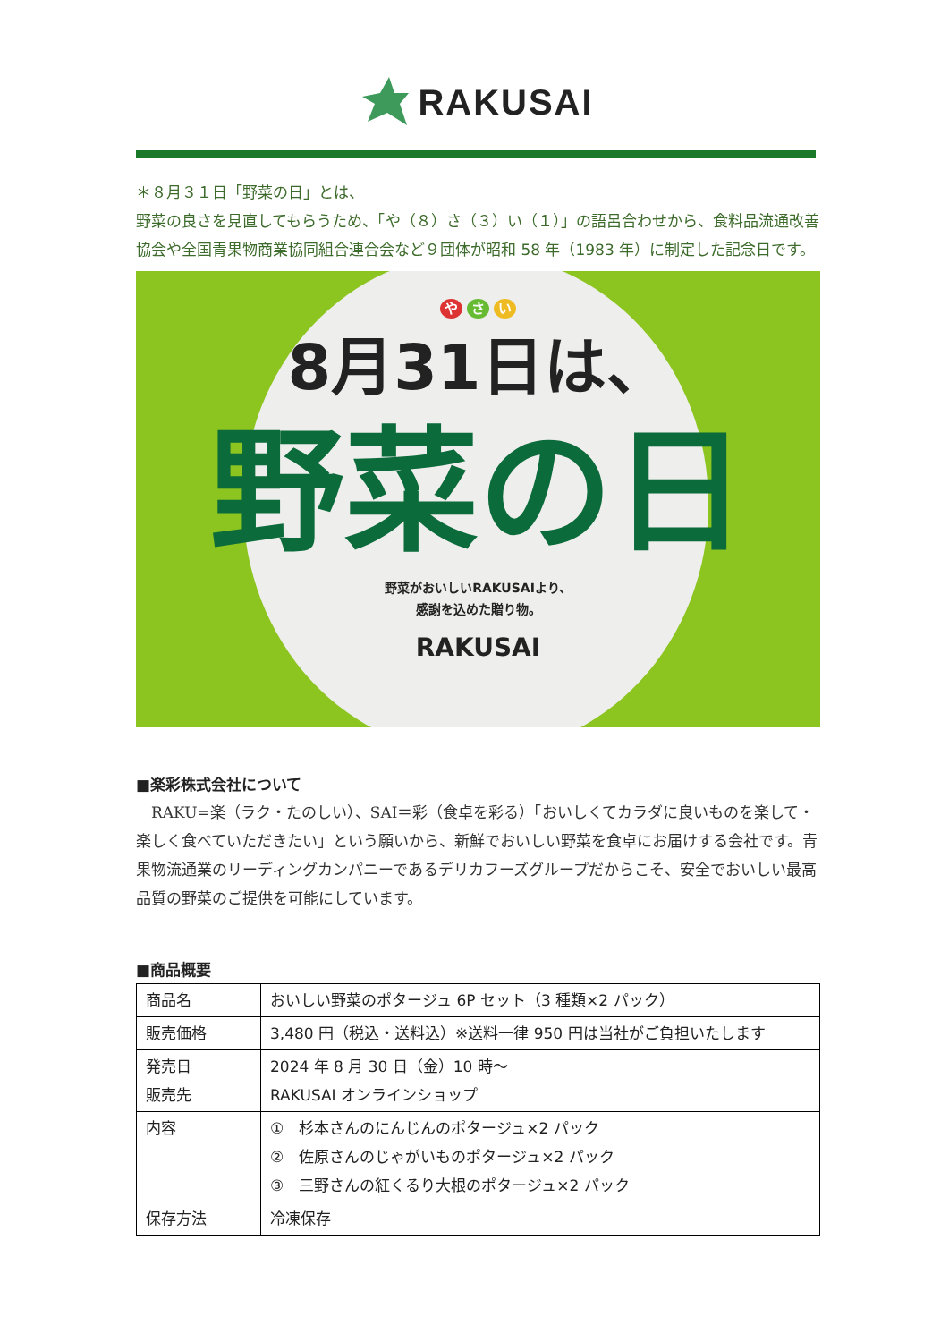RAKUSAI
＊８月３１日「野菜の日」とは、
野菜の良さを見直してもらうため、「や（８）さ（３）い（１）」の語呂合わせから、食料品流通改善協会や全国青果物商業協同組合連合会など９団体が昭和 58 年（1983 年）に制定した記念日です。
や さ い
8月31日は、
野菜の日
野菜がおいしいRAKUSAIより、
感謝を込めた贈り物。
RAKUSAI
■楽彩株式会社について
　RAKU=楽（ラク・たのしい）、SAI＝彩（食卓を彩る）「おいしくてカラダに良いものを楽して・楽しく食べていただきたい」という願いから、新鮮でおいしい野菜を食卓にお届けする会社です。青果物流通業のリーディングカンパニーであるデリカフーズグループだからこそ、安全でおいしい最高品質の野菜のご提供を可能にしています。
■商品概要
| 商品名 | おいしい野菜のポタージュ 6P セット（3 種類×2 パック） |
| 販売価格 | 3,480 円（税込・送料込）※送料一律 950 円は当社がご負担いたします |
| 発売日 販売先 | 2024 年 8 月 30 日（金）10 時～ RAKUSAI オンラインショップ |
| 内容 | ① 杉本さんのにんじんのポタージュ×2 パック ② 佐原さんのじゃがいものポタージュ×2 パック ③ 三野さんの紅くるり大根のポタージュ×2 パック |
| 保存方法 | 冷凍保存 |